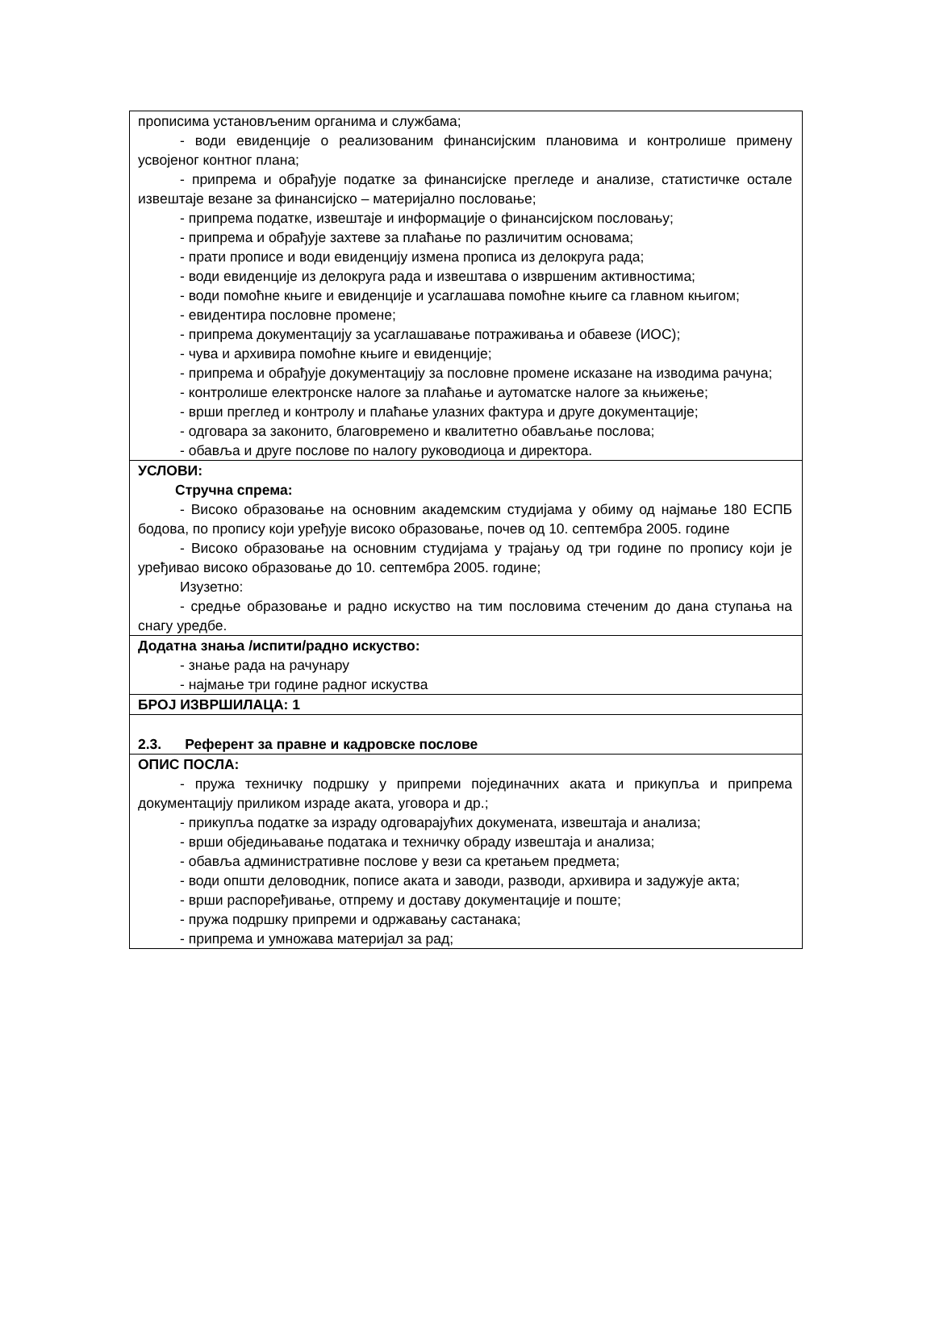| прописима установљеним органима и службама; - води евиденције о реализованим финансијским плановима и контролише примену усвојеног контног плана; - припрема и обрађује податке за финансијске прегледе и анализе, статистичке остале извештаје везане за финансијско – материјално пословање; - припрема податке, извештаје и информације о финансијском пословању; - припрема и обрађује захтеве за плаћање по различитим основама; - прати прописе и води евиденцију измена прописа из делокруга рада; - води евиденције из делокруга рада и извештава о извршеним активностима; - води помоћне књиге и евиденције и усаглашава помоћне књиге са главном књигом; - евидентира пословне промене; - припрема документацију за усаглашавање потраживања и обавезе (ИОС); - чува и архивира помоћне књиге и евиденције; - припрема и обрађује документацију за пословне промене исказане на изводима рачуна; - контролише електронске налоге за плаћање и аутоматске налоге за књижење; - врши преглед и контролу и плаћање улазних фактура и друге документације; - одговара за законито, благовремено и квалитетно обављање послова; - обавља и друге послове по налогу руководиоца и директора. |
| УСЛОВИ: Стручна спрема: - Високо образовање на основним академским студијама у обиму од најмање 180 ЕСПБ бодова, по пропису који уређује високо образовање, почев од 10. септембра 2005. године - Високо образовање на основним студијама у трајању од три године по пропису који је уређивао високо образовање до 10. септембра 2005. године; Изузетно: - средње образовање и радно искуство на тим пословима стеченим до дана ступања на снагу уредбе. |
| Додатна знања /испити/радно искуство: - знање рада на рачунару - најмање три године радног искуства |
| БРОЈ ИЗВРШИЛАЦА: 1 |
| 2.3. Референт за правне и кадровске послове |
| ОПИС ПОСЛА: - пружа техничку подршку у припреми појединачних аката и прикупља и припрема документацију приликом израде аката, уговора и др.; - прикупља податке за израду одговарајућих докумената, извештаја и анализа; - врши обједињавање података и техничку обраду извештаја и анализа; - обавља административне послове у вези са кретањем предмета; - води општи деловодник, пописе аката и заводи, разводи, архивира и задужује акта; - врши распоређивање, отпрему и доставу документације и поште; - пружа подршку припреми и одржавању састанака; - припрема и умножава материјал за рад; |